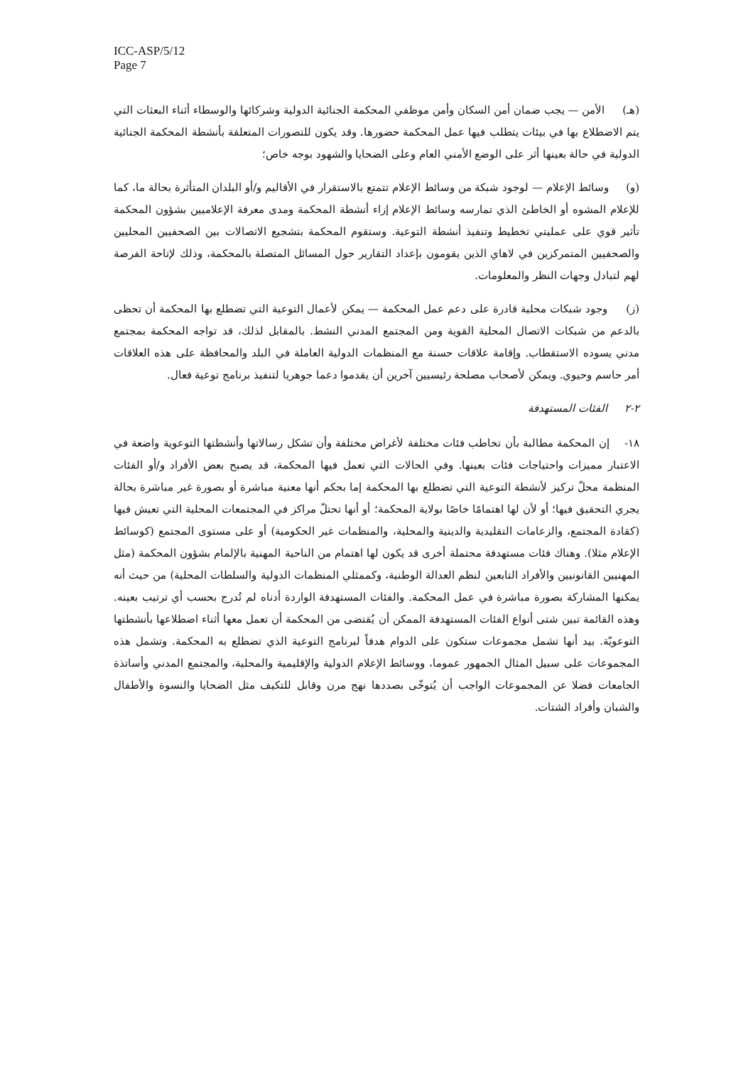ICC-ASP/5/12
Page 7
(هـ) الأمن — يجب ضمان أمن السكان وأمن موظفي المحكمة الجنائية الدولية وشركائها والوسطاء أثناء البعثات التي يتم الاضطلاع بها في بيئات يتطلب فيها عمل المحكمة حضورها. وقد يكون للتصورات المتعلقة بأنشطة المحكمة الجنائية الدولية في حالة بعينها أثر على الوضع الأمني العام وعلى الضحايا والشهود بوجه خاص؛
(و) وسائط الإعلام — لوجود شبكة من وسائط الإعلام تتمتع بالاستقرار في الأقاليم و/أو البلدان المتأثرة بحالة ما، كما للإعلام المشوه أو الخاطئ الذي تمارسه وسائط الإعلام إزاء أنشطة المحكمة ومدى معرفة الإعلاميين بشؤون المحكمة تأثير قوي على عمليتي تخطيط وتنفيذ أنشطة التوعية. وستقوم المحكمة بتشجيع الاتصالات بين الصحفيين المحليين والصحفيين المتمركزين في لاهاي الذين يقومون بإعداد التقارير حول المسائل المتصلة بالمحكمة، وذلك لإتاحة الفرصة لهم لتبادل وجهات النظر والمعلومات.
(ز) وجود شبكات محلية قادرة على دعم عمل المحكمة — يمكن لأعمال التوعية التي تضطلع بها المحكمة أن تحظى بالدعم من شبكات الاتصال المحلية القوية ومن المجتمع المدني النشط. بالمقابل لذلك، قد تواجه المحكمة بمجتمع مدني يسوده الاستقطاب. وإقامة علاقات حسنة مع المنظمات الدولية العاملة في البلد والمحافظة على هذه العلاقات أمر حاسم وحيوي. ويمكن لأصحاب مصلحة رئيسيين آخرين أن يقدموا دعما جوهريا لتنفيذ برنامج توعية فعال.
٢-٢ الفئات المستهدفة
١٨- إن المحكمة مطالبة بأن تخاطب فئات مختلفة لأغراض مختلفة وأن تشكل رسالاتها وأنشطتها التوعوية واضعة في الاعتبار مميزات واحتياجات فئات بعينها. وفي الحالات التي تعمل فيها المحكمة، قد يصبح بعض الأفراد و/أو الفئات المنظمة محلّ تركيز لأنشطة التوعية التي تضطلع بها المحكمة إما بحكم أنها معنية مباشرة أو بصورة غير مباشرة بحالة يجري التحقيق فيها؛ أو لأن لها اهتمامًا خاصًا بولاية المحكمة؛ أو أنها تحتلّ مراكز في المجتمعات المحلية التي تعيش فيها (كقادة المجتمع، والزعامات التقليدية والدينية والمحلية، والمنظمات غير الحكومية) أو على مستوى المجتمع (كوسائط الإعلام مثلا). وهناك فئات مستهدفة محتملة أخرى قد يكون لها اهتمام من الناحية المهنية بالإلمام بشؤون المحكمة (مثل المهنيين القانونيين والأفراد التابعين لنظم العدالة الوطنية، وكممثلي المنظمات الدولية والسلطات المحلية) من حيث أنه يمكنها المشاركة بصورة مباشرة في عمل المحكمة. والفئات المستهدفة الواردة أدناه لم تُدرج بحسب أي ترتيب بعينه. وهذه القائمة تبين شتى أنواع الفئات المستهدفة الممكن أن يُقتضى من المحكمة أن تعمل معها أثناء اضطلاعها بأنشطتها التوعويّة. بيد أنها تشمل مجموعات ستكون على الدوام هدفاً لبرنامج التوعية الذي تضطلع به المحكمة. وتشمل هذه المجموعات على سبيل المثال الجمهور عموما، ووسائط الإعلام الدولية والإقليمية والمحلية، والمجتمع المدني وأساتذة الجامعات فضلا عن المجموعات الواجب أن يُتوخّى بصددها نهج مرن وقابل للتكيف مثل الضحايا والنسوة والأطفال والشبان وأفراد الشتات.